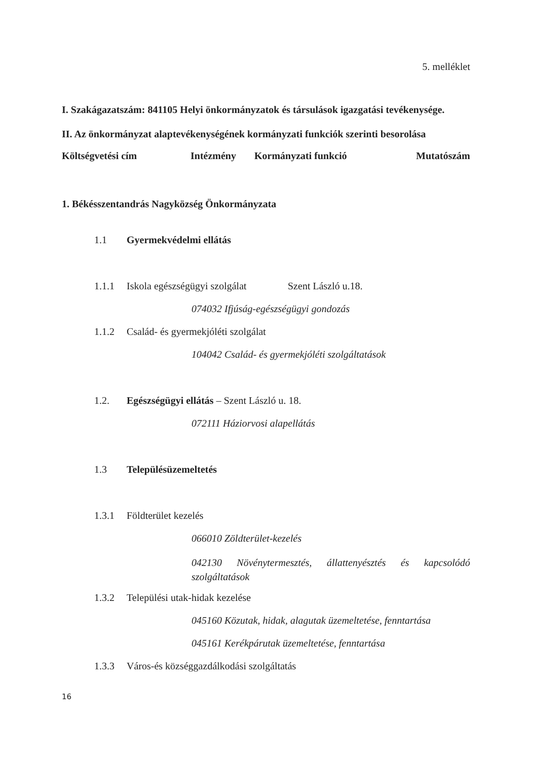5. melléklet
I. Szakágazatszám: 841105 Helyi önkormányzatok és társulások igazgatási tevékenysége.
II. Az önkormányzat alaptevékenységének kormányzati funkciók szerinti besorolása
Költségvetési cím Intézmény Kormányzati funkció Mutatószám
1. Békésszentandrás Nagyközség Önkormányzata
1.1 Gyermekvédelmi ellátás
1.1.1 Iskola egészségügyi szolgálat Szent László u.18.
074032 Ifjúság-egészségügyi gondozás
1.1.2 Család- és gyermekjóléti szolgálat
104042 Család- és gyermekjóléti szolgáltatások
1.2. Egészségügyi ellátás – Szent László u. 18.
072111 Háziorvosi alapellátás
1.3 Településüzemeltetés
1.3.1 Földterület kezelés
066010 Zöldterület-kezelés
042130 Növénytermesztés, állattenyésztés és kapcsolódó szolgáltatások
1.3.2 Települési utak-hidak kezelése
045160 Közutak, hidak, alagutak üzemeltetése, fenntartása
045161 Kerékpárutak üzemeltetése, fenntartása
1.3.3 Város-és községgazdálkodási szolgáltatás
16